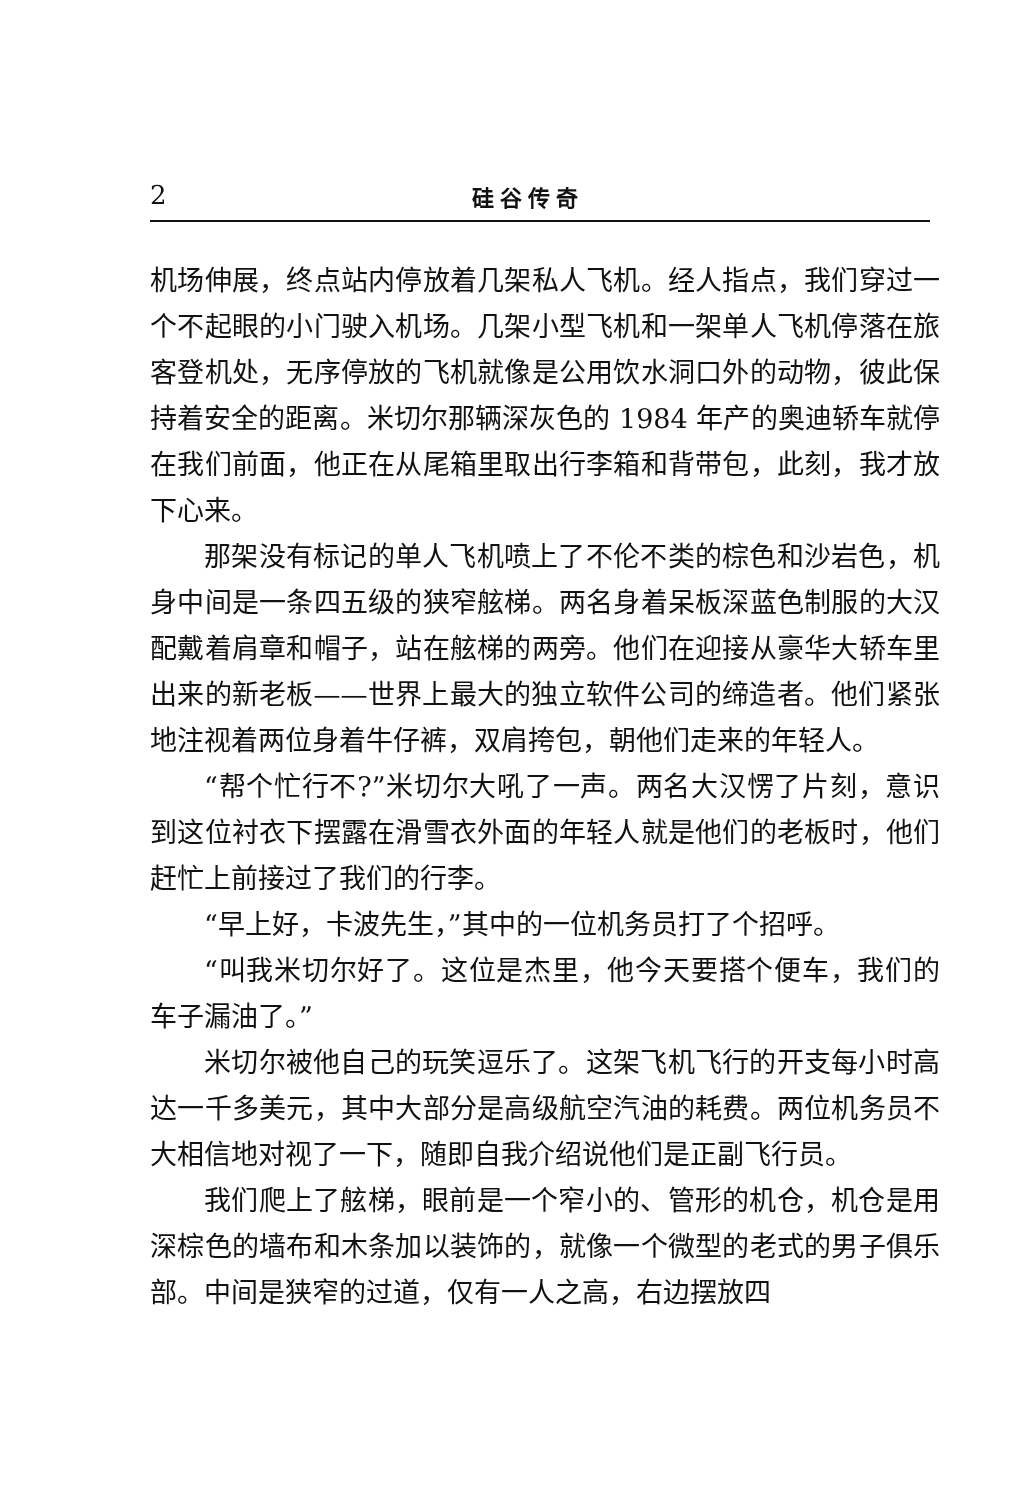2 硅谷传奇
机场伸展，终点站内停放着几架私人飞机。经人指点，我们穿过一个不起眼的小门驶入机场。几架小型飞机和一架单人飞机停落在旅客登机处，无序停放的飞机就像是公用饮水洞口外的动物，彼此保持着安全的距离。米切尔那辆深灰色的 1984 年产的奥迪轿车就停在我们前面，他正在从尾箱里取出行李箱和背带包，此刻，我才放下心来。
那架没有标记的单人飞机喷上了不伦不类的棕色和沙岩色，机身中间是一条四五级的狭窄舷梯。两名身着呆板深蓝色制服的大汉配戴着肩章和帽子，站在舷梯的两旁。他们在迎接从豪华大轿车里出来的新老板——世界上最大的独立软件公司的缔造者。他们紧张地注视着两位身着牛仔裤，双肩挎包，朝他们走来的年轻人。
“帮个忙行不?”米切尔大吼了一声。两名大汉愣了片刻，意识到这位衬衣下摆露在滑雪衣外面的年轻人就是他们的老板时，他们赶忙上前接过了我们的行李。
“早上好，卡波先生，”其中的一位机务员打了个招呼。
“叫我米切尔好了。这位是杰里，他今天要搭个便车，我们的车子漏油了。”
米切尔被他自己的玩笑逗乐了。这架飞机飞行的开支每小时高达一千多美元，其中大部分是高级航空汽油的耗费。两位机务员不大相信地对视了一下，随即自我介绍说他们是正副飞行员。
我们爬上了舷梯，眼前是一个窄小的、管形的机仓，机仓是用深棕色的墙布和木条加以装饰的，就像一个微型的老式的男子俱乐部。中间是狭窄的过道，仅有一人之高，右边摆放四